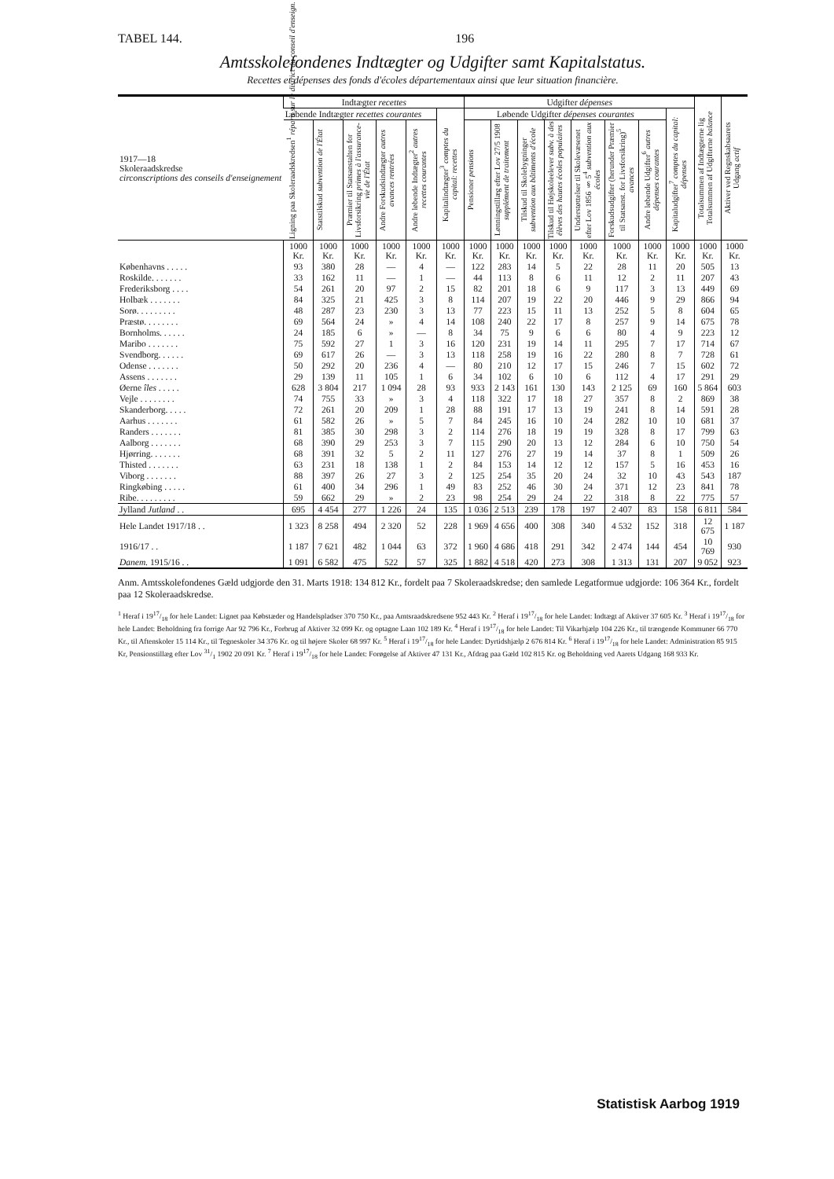TABEL 144. 196
Amtsskolefondenes Indtægter og Udgifter samt Kapitalstatus.
Recettes et dépenses des fonds d'écoles départementaux ainsi que leur situation financière.
| 1917—18 Skoleraadskredse circonscriptions des conseils d'enseignement | Indtægter recettes | | | | | | Udgifter dépenses | | | | | | | | Totalsummen af Indtægterne lig Totalsummen af Udgifterne balance | Aktiver ved Regnskabsaarets Udgang actif |
| --- | --- | --- | --- | --- | --- | --- | --- | --- | --- | --- | --- | --- | --- | --- | --- | --- |
| | Løbende Indtægter recettes courantes | | | | | Kapitalindtægter<sup>3</sup> comptes du capital: recettes | Løbende Udgifter dépenses courantes | | | | | | | Kapitaludgifter<sup>7</sup> comptes du capital: dépenses | | |
| | Ligning paa Skoleraadskredsen<sup>1</sup> réparti sur le district du conseil d'enseign. | Statstilskud subvention de l'État | Præmier til Statsanstalten for Livsforsikring primes à l'assurance-vie de l'État | Andre Forskudsindtægter autres avances rentrées | Andre løbende Indtægter<sup>2</sup> autres recettes courantes | | Pensioner pensions | Lønningstillæg efter Lov 27/5 1908 supplément de traitement | Tilskud til Skolebygninger subvention aux bâtiments d'école | Tilskud til Højskoleelever subv. à des élèves des hautes écoles populaires | Understøttelser til Skolevæsenet efter Lov 1856 § 5<sup>4</sup> subvention aux écoles | Forskudsudgifter (herunder Præmier til Statsanst. for Livsforsikring)<sup>5</sup> avances | Andre løbende Udgifter<sup>6</sup> autres dépenses courantes | | | |
| | 1000 Kr. | 1000 Kr. | 1000 Kr. | 1000 Kr. | 1000 Kr. | 1000 Kr. | 1000 Kr. | 1000 Kr. | 1000 Kr. | 1000 Kr. | 1000 Kr. | 1000 Kr. | 1000 Kr. | 1000 Kr. | 1000 Kr. | 1000 Kr. |
| Københavns . . . . . | 93 | 380 | 28 | — | 4 | — | 122 | 283 | 14 | 5 | 22 | 28 | 11 | 20 | 505 | 13 |
| Roskilde. . . . . . . | 33 | 162 | 11 | — | 1 | — | 44 | 113 | 8 | 6 | 11 | 12 | 2 | 11 | 207 | 43 |
| Frederiksborg . . . . | 54 | 261 | 20 | 97 | 2 | 15 | 82 | 201 | 18 | 6 | 9 | 117 | 3 | 13 | 449 | 69 |
| Holbæk . . . . . . . | 84 | 325 | 21 | 425 | 3 | 8 | 114 | 207 | 19 | 22 | 20 | 446 | 9 | 29 | 866 | 94 |
| Sorø. . . . . . . . . | 48 | 287 | 23 | 230 | 3 | 13 | 77 | 223 | 15 | 11 | 13 | 252 | 5 | 8 | 604 | 65 |
| Præstø. . . . . . . . | 69 | 564 | 24 | » | 4 | 14 | 108 | 240 | 22 | 17 | 8 | 257 | 9 | 14 | 675 | 78 |
| Bornholms. . . . . . | 24 | 185 | 6 | » | — | 8 | 34 | 75 | 9 | 6 | 6 | 80 | 4 | 9 | 223 | 12 |
| Maribo . . . . . . . | 75 | 592 | 27 | 1 | 3 | 16 | 120 | 231 | 19 | 14 | 11 | 295 | 7 | 17 | 714 | 67 |
| Svendborg. . . . . . | 69 | 617 | 26 | — | 3 | 13 | 118 | 258 | 19 | 16 | 22 | 280 | 8 | 7 | 728 | 61 |
| Odense . . . . . . . | 50 | 292 | 20 | 236 | 4 | — | 80 | 210 | 12 | 17 | 15 | 246 | 7 | 15 | 602 | 72 |
| Assens . . . . . . . | 29 | 139 | 11 | 105 | 1 | 6 | 34 | 102 | 6 | 10 | 6 | 112 | 4 | 17 | 291 | 29 |
| Øerne îles . . . . . | 628 | 3 804 | 217 | 1 094 | 28 | 93 | 933 | 2 143 | 161 | 130 | 143 | 2 125 | 69 | 160 | 5 864 | 603 |
| Vejle . . . . . . . . | 74 | 755 | 33 | » | 3 | 4 | 118 | 322 | 17 | 18 | 27 | 357 | 8 | 2 | 869 | 38 |
| Skanderborg. . . . . | 72 | 261 | 20 | 209 | 1 | 28 | 88 | 191 | 17 | 13 | 19 | 241 | 8 | 14 | 591 | 28 |
| Aarhus . . . . . . . | 61 | 582 | 26 | » | 5 | 7 | 84 | 245 | 16 | 10 | 24 | 282 | 10 | 10 | 681 | 37 |
| Randers . . . . . . . | 81 | 385 | 30 | 298 | 3 | 2 | 114 | 276 | 18 | 19 | 19 | 328 | 8 | 17 | 799 | 63 |
| Aalborg . . . . . . . | 68 | 390 | 29 | 253 | 3 | 7 | 115 | 290 | 20 | 13 | 12 | 284 | 6 | 10 | 750 | 54 |
| Hjørring. . . . . . . | 68 | 391 | 32 | 5 | 2 | 11 | 127 | 276 | 27 | 19 | 14 | 37 | 8 | 1 | 509 | 26 |
| Thisted . . . . . . . | 63 | 231 | 18 | 138 | 1 | 2 | 84 | 153 | 14 | 12 | 12 | 157 | 5 | 16 | 453 | 16 |
| Viborg . . . . . . . | 88 | 397 | 26 | 27 | 3 | 2 | 125 | 254 | 35 | 20 | 24 | 32 | 10 | 43 | 543 | 187 |
| Ringkøbing . . . . . | 61 | 400 | 34 | 296 | 1 | 49 | 83 | 252 | 46 | 30 | 24 | 371 | 12 | 23 | 841 | 78 |
| Ribe. . . . . . . . . | 59 | 662 | 29 | » | 2 | 23 | 98 | 254 | 29 | 24 | 22 | 318 | 8 | 22 | 775 | 57 |
| Jylland Jutland . . | 695 | 4 454 | 277 | 1 226 | 24 | 135 | 1 036 | 2 513 | 239 | 178 | 197 | 2 407 | 83 | 158 | 6 811 | 584 |
| Hele Landet 1917/18 . . | 1 323 | 8 258 | 494 | 2 320 | 52 | 228 | 1 969 | 4 656 | 400 | 308 | 340 | 4 532 | 152 | 318 | 12 675 | 1 187 |
| 1916/17 . . | 1 187 | 7 621 | 482 | 1 044 | 63 | 372 | 1 960 | 4 686 | 418 | 291 | 342 | 2 474 | 144 | 454 | 10 769 | 930 |
| Danem. 1915/16 . . | 1 091 | 6 582 | 475 | 522 | 57 | 325 | 1 882 | 4 518 | 420 | 273 | 308 | 1 313 | 131 | 207 | 9 052 | 923 |
Anm. Amtsskolefondenes Gæld udgjorde den 31. Marts 1918: 134 812 Kr., fordelt paa 7 Skoleraadskredse; den samlede Legatformue udgjorde: 106 364 Kr., fordelt paa 12 Skoleraadskredse.
<sup>1</sup> Heraf i 1917/18 for hele Landet: Lignet paa Købstæder og Handelspladser 370 750 Kr., paa Amtsraadskredsene 952 443 Kr. <sup>2</sup> Heraf i 1917/18 for hele Landet: Indtægt af Aktiver 37 605 Kr. <sup>3</sup> Heraf i 1917/18 for hele Landet: Beholdning fra forrige Aar 92 796 Kr., Forbrug af Aktiver 32 099 Kr. og optagne Laan 102 189 Kr. <sup>4</sup> Heraf i 1917/18 for hele Landet: Til Vikarhjælp 104 226 Kr., til trængende Kommuner 66 770 Kr., til Aftenskoler 15 114 Kr., til Tegneskoler 34 376 Kr. og til højere Skoler 68 997 Kr. <sup>5</sup> Heraf i 1917/18 for hele Landet: Dyrtidshjælp 2 676 814 Kr. <sup>6</sup> Heraf i 1917/18 for hele Landet: Administration 85 915 Kr, Pensionstillæg efter Lov 31/1 1902 20 091 Kr. <sup>7</sup> Heraf i 1917/18 for hele Landet: Forøgelse af Aktiver 47 131 Kr., Afdrag paa Gæld 102 815 Kr. og Beholdning ved Aarets Udgang 168 933 Kr.
Statistisk Aarbog 1919